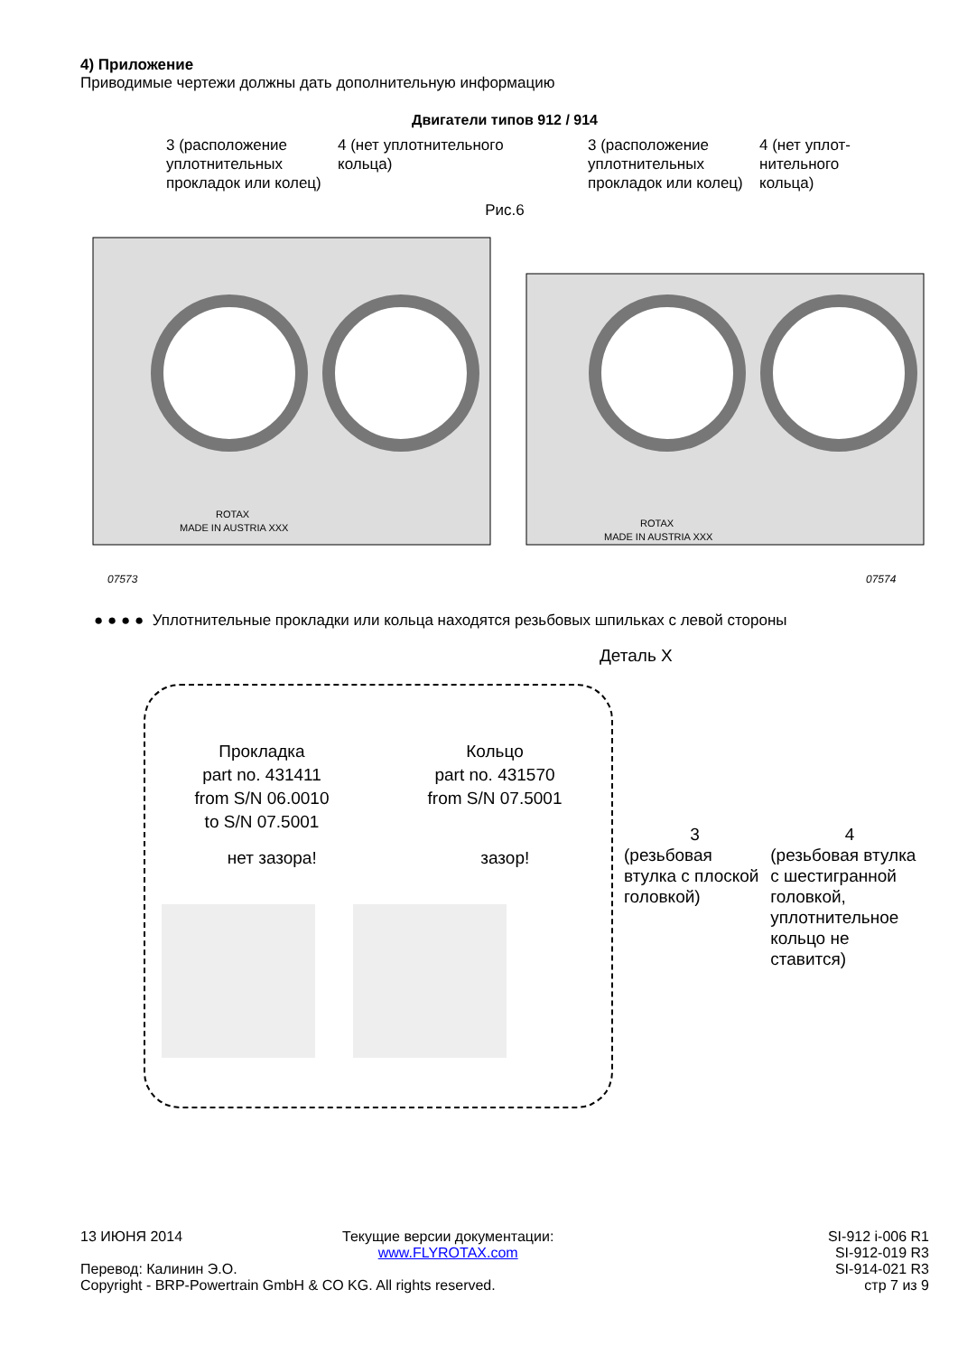4) Приложение
Приводимые чертежи должны дать дополнительную информацию
Двигатели типов 912 / 914
3 (расположение уплотнительных прокладок или колец)
4 (нет уплотнительного кольца)
3 (расположение уплотнительных прокладок или колец)
4 (нет уплот-нительного кольца)
Рис.6
ROTAX
MADE IN AUSTRIA XXX
ROTAX
MADE IN AUSTRIA XXX
07573
07574
● ● ● ● Уплотнительные прокладки или кольца находятся резьбовых шпильках с левой стороны
Деталь X
Прокладка
part no. 431411
from S/N 06.0010
to S/N 07.5001
Кольцо
part no. 431570
from S/N 07.5001
нет зазора! зазор!
3
(резьбовая втулка с плоской головкой)
4
(резьбовая втулка с шестигранной головкой, уплотнительное кольцо не ставится)
13 ИЮНЯ 2014
Перевод: Калинин Э.О.
Copyright - BRP-Powertrain GmbH & CO KG. All rights reserved.
Текущие версии документации:
www.FLYROTAX.com
SI-912 i-006 R1
SI-912-019 R3
SI-914-021 R3
стр 7 из 9